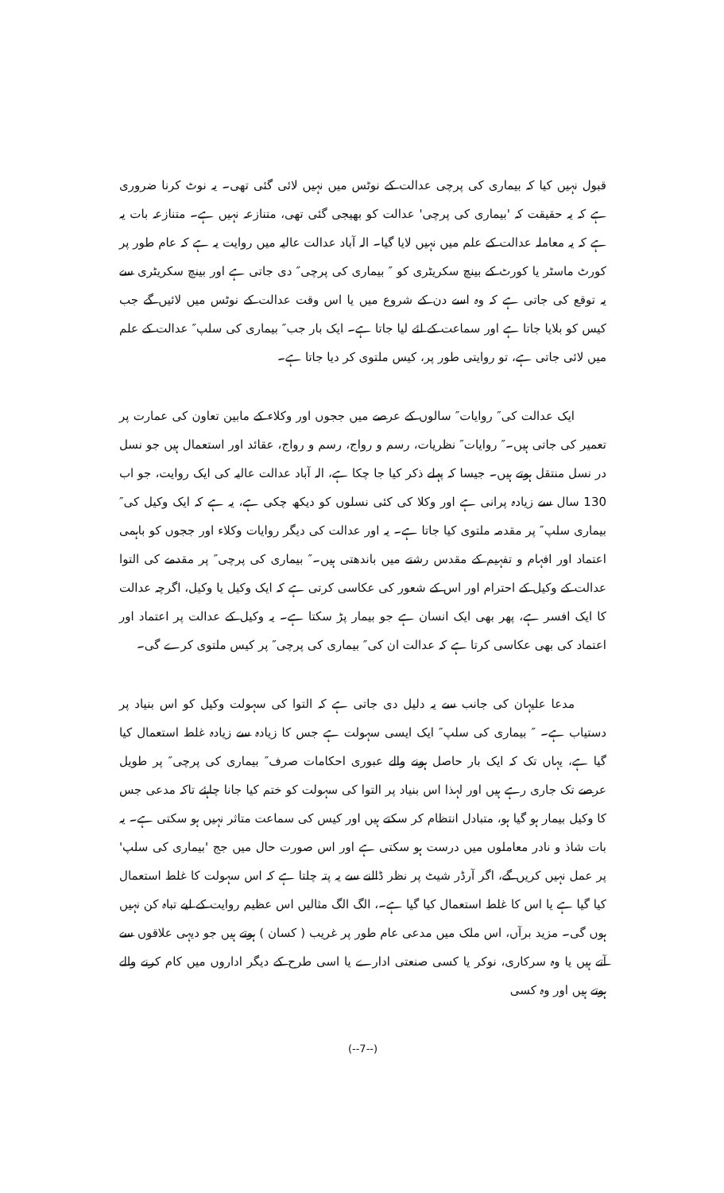قبول نہیں کیا کہ بیماری کی پرچی عدالت کے نوٹس میں نہیں لائی گئی تھی۔ یہ نوٹ کرنا ضروری ہے کہ یہ حقیقت کہ 'بیماری کی پرچی' عدالت کو بھیجی گئی تھی، متنازعہ نہیں ہے۔ متنازعہ بات یہ ہے کہ یہ معاملہ عدالت کے علم میں نہیں لایا گیا۔ الہ آباد عدالت عالیہ میں روایت یہ ہے کہ عام طور پر کورٹ ماسٹر یا کورٹ کے بینچ سکریٹری کو ″ بیماری کی پرچی″ دی جاتی ہے اور بینچ سکریٹری سے یہ توقع کی جاتی ہے کہ وہ اسے دن کے شروع میں یا اس وقت عدالت کے نوٹس میں لائیں گے جب کیس کو بلایا جاتا ہے اور سماعت کے لئے لیا جاتا ہے۔ ایک بار جب″ بیماری کی سلپ″ عدالت کے علم میں لائی جاتی ہے، تو روایتی طور پر، کیس ملتوی کر دیا جاتا ہے۔
ایک عدالت کی″ روایات″ سالوں کے عرصے میں ججوں اور وکلاء کے مابین تعاون کی عمارت پر تعمیر کی جاتی ہیں۔″ روایات″ نظریات، رسم و رواج، رسم و رواج، عقائد اور استعمال ہیں جو نسل در نسل منتقل ہوتے ہیں۔ جیسا کہ پہلے ذکر کیا جا چکا ہے، الہ آباد عدالت عالیہ کی ایک روایت، جو اب 130 سال سے زیادہ پرانی ہے اور وکلا کی کئی نسلوں کو دیکھ چکی ہے، یہ ہے کہ ایک وکیل کی″ بیماری سلپ″ پر مقدمہ ملتوی کیا جاتا ہے۔ یہ اور عدالت کی دیگر روایات وکلاء اور ججوں کو باہمی اعتماد اور افہام و تفہیم کے مقدس رشتے میں باندھتی ہیں۔″ بیماری کی پرچی″ پر مقدمے کی التوا عدالت کے وکیل کے احترام اور اس کے شعور کی عکاسی کرتی ہے کہ ایک وکیل یا وکیل، اگرچہ عدالت کا ایک افسر ہے، پھر بھی ایک انسان ہے جو بیمار پڑ سکتا ہے۔ یہ وکیل کے عدالت پر اعتماد اور اعتماد کی بھی عکاسی کرتا ہے کہ عدالت ان کی″ بیماری کی پرچی″ پر کیس ملتوی کرے گی۔
مدعا علیہان کی جانب سے یہ دلیل دی جاتی ہے کہ التوا کی سہولت وکیل کو اس بنیاد پر دستیاب ہے۔ ″ بیماری کی سلپ″ ایک ایسی سہولت ہے جس کا زیادہ سے زیادہ غلط استعمال کیا گیا ہے، یہاں تک کہ ایک بار حاصل ہونے والے عبوری احکامات صرف″ بیماری کی پرچی″ پر طویل عرصے تک جاری رہے ہیں اور لہذا اس بنیاد پر التوا کی سہولت کو ختم کیا جانا چاہئے تاکہ مدعی جس کا وکیل بیمار ہو گیا ہو، متبادل انتظام کر سکتے ہیں اور کیس کی سماعت متاثر نہیں ہو سکتی ہے۔ یہ بات شاذ و نادر معاملوں میں درست ہو سکتی ہے اور اس صورت حال میں جج 'بیماری کی سلپ' پر عمل نہیں کریں گے، اگر آرڈر شیٹ پر نظر ڈالنے سے یہ پتہ چلتا ہے کہ اس سہولت کا غلط استعمال کیا گیا ہے یا اس کا غلط استعمال کیا گیا ہے۔، الگ الگ مثالیں اس عظیم روایت کے لیے تباہ کن نہیں ہوں گی۔ مزید برآں، اس ملک میں مدعی عام طور پر غریب ( کسان ) ہوتے ہیں جو دیہی علاقوں سے آتے ہیں یا وہ سرکاری، نوکر یا کسی صنعتی ادارے یا اسی طرح کے دیگر اداروں میں کام کرنے والے ہوتے ہیں اور وہ کسی
(--7--)